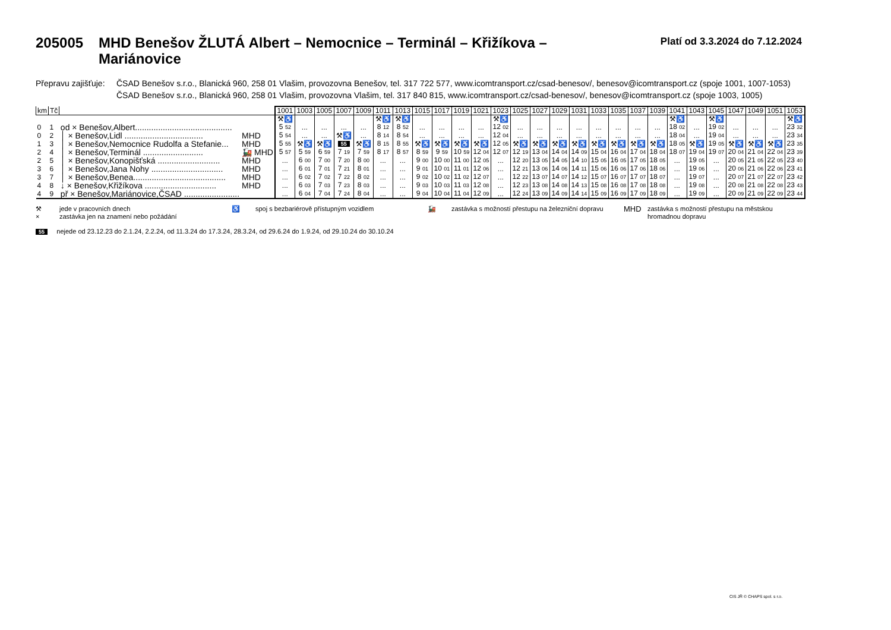205005 MHD Benešov ŽLUTÁ Albert – Nemocnice – Terminál – Křižíkova –
Mariánovice
Platí od 3.3.2024 do 7.12.2024
Přepravu zajišťuje:
ČSAD Benešov s.r.o., Blanická 960, 258 01 Vlašim, provozovna Benešov, tel. 317 722 577, www.icomtransport.cz/csad-benesov/, benesov@icomtransport.cz (spoje 1001, 1007-1053)
ČSAD Benešov s.r.o., Blanická 960, 258 01 Vlašim, provozovna Vlašim, tel. 317 840 815, www.icomtransport.cz/csad-benesov/, benesov@icomtransport.cz (spoje 1003, 1005)
| km | Tč | | | 1001 | 1003 | 1005 | 1007 | 1009 | 1011 | 1013 | 1015 | 1017 | 1019 | 1021 | 1023 | 1025 | 1027 | 1029 | 1031 | 1033 | 1035 | 1037 | 1039 | 1041 | 1043 | 1045 | 1047 | 1049 | 1051 | 1053 |
| --- | --- | --- | --- | --- | --- | --- | --- | --- | --- | --- | --- | --- | --- | --- | --- | --- | --- | --- | --- | --- | --- | --- | --- | --- | --- | --- | --- | --- | --- | --- |
| | | | | ⚒♿ | | | | | ⚒♿ | ⚒♿ | | | | | ⚒♿ | | | | | | | | | ⚒♿ | | ⚒♿ | | | | ⚒♿ |
| 0 | 1 | od × Benešov,Albert.......................................... | | 5 52 | ... | ... | ... | ... | 8 12 | 8 52 | ... | ... | ... | ... | 12 02 | ... | ... | ... | ... | ... | ... | ... | ... | 18 02 | ... | 19 02 | ... | ... | ... | 23 32 |
| 0 | 2 | │ × Benešov,Lidl .................................. | MHD | 5 54 | ... | ... | ⚒♿ | ... | 8 14 | 8 54 | ... | ... | ... | ... | 12 04 | ... | ... | ... | ... | ... | ... | ... | ... | 18 04 | ... | 19 04 | ... | ... | ... | 23 34 |
| 1 | 3 | │ × Benešov,Nemocnice Rudolfa a Stefanie... | MHD | 5 55 | ⚒♿ | ⚒♿ | 55 | ⚒♿ | 8 15 | 8 55 | ⚒♿ | ⚒♿ | ⚒♿ | ⚒♿ | 12 05 | ⚒♿ | ⚒♿ | ⚒♿ | ⚒♿ | ⚒♿ | ⚒♿ | ⚒♿ | ⚒♿ | 18 05 | ⚒♿ | 19 05 | ⚒♿ | ⚒♿ | ⚒♿ | 23 35 |
| 2 | 4 | │ × Benešov,Terminál .......................... | 🚂 MHD | 5 57 | 5 59 | 6 59 | 7 19 | 7 59 | 8 17 | 8 57 | 8 59 | 9 59 | 10 59 | 12 04 | 12 07 | 12 19 | 13 04 | 14 04 | 14 09 | 15 04 | 16 04 | 17 04 | 18 04 | 18 07 | 19 04 | 19 07 | 20 04 | 21 04 | 22 04 | 23 39 |
| 2 | 5 | │ × Benešov,Konopišťská ........................... | MHD | ... | 6 00 | 7 00 | 7 20 | 8 00 | ... | ... | 9 00 | 10 00 | 11 00 | 12 05 | ... | 12 20 | 13 05 | 14 05 | 14 10 | 15 05 | 16 05 | 17 05 | 18 05 | ... | 19 05 | ... | 20 05 | 21 05 | 22 05 | 23 40 |
| 3 | 6 | │ × Benešov,Jana Nohy ............................... | MHD | ... | 6 01 | 7 01 | 7 21 | 8 01 | ... | ... | 9 01 | 10 01 | 11 01 | 12 06 | ... | 12 21 | 13 06 | 14 06 | 14 11 | 15 06 | 16 06 | 17 06 | 18 06 | ... | 19 06 | ... | 20 06 | 21 06 | 22 06 | 23 41 |
| 3 | 7 | │ × Benešov,Benea........................................ | MHD | ... | 6 02 | 7 02 | 7 22 | 8 02 | ... | ... | 9 02 | 10 02 | 11 02 | 12 07 | ... | 12 22 | 13 07 | 14 07 | 14 12 | 15 07 | 16 07 | 17 07 | 18 07 | ... | 19 07 | ... | 20 07 | 21 07 | 22 07 | 23 42 |
| 4 | 8 | ↓ × Benešov,Křižíkova ............................... | MHD | ... | 6 03 | 7 03 | 7 23 | 8 03 | ... | ... | 9 03 | 10 03 | 11 03 | 12 08 | ... | 12 23 | 13 08 | 14 08 | 14 13 | 15 08 | 16 08 | 17 08 | 18 08 | ... | 19 08 | ... | 20 08 | 21 08 | 22 08 | 23 43 |
| 4 | 9 | př × Benešov,Mariánovice,ČSAD ........................ | | ... | 6 04 | 7 04 | 7 24 | 8 04 | ... | ... | 9 04 | 10 04 | 11 04 | 12 09 | ... | 12 24 | 13 09 | 14 09 | 14 14 | 15 09 | 16 09 | 17 09 | 18 09 | ... | 19 09 | ... | 20 09 | 21 09 | 22 09 | 23 44 |
⚒
×
jede v pracovních dnech
zastávka jen na znamení nebo požádání
♿
spoj s bezbariérově přístupným vozidlem
🚂
zastávka s možností přestupu na železniční dopravu
MHD
zastávka s možností přestupu na městskou hromadnou dopravu
55 nejede od 23.12.23 do 2.1.24, 2.2.24, od 11.3.24 do 17.3.24, 28.3.24, od 29.6.24 do 1.9.24, od 29.10.24 do 30.10.24
CIS JŘ © CHAPS spol. s r.o.